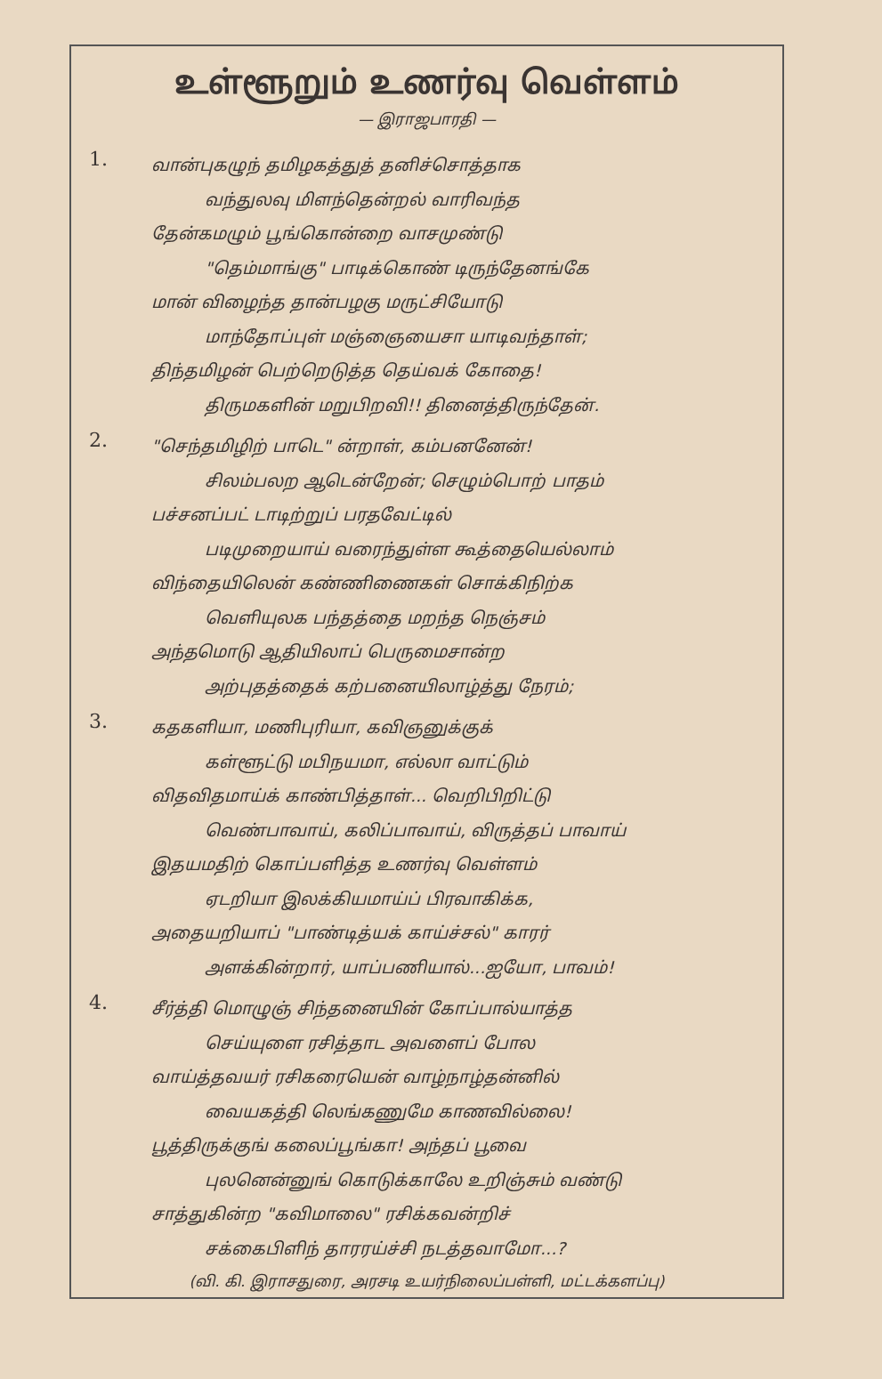உள்ளூறும் உணர்வு வெள்ளம்
— இராஜபாரதி —
1.
வான்புகழுந் தமிழகத்துத் தனிச்சொத்தாக
வந்துலவு மிளந்தென்றல் வாரிவந்த
தேன்கமழும் பூங்கொன்றை வாசமுண்டு
"தெம்மாங்கு" பாடிக்கொண் டிருந்தேனங்கே
மான் விழைந்த தான்பழகு மருட்சியோடு
மாந்தோப்புள் மஞ்ஞையைசா யாடிவந்தாள்;
திந்தமிழன் பெற்றெடுத்த தெய்வக் கோதை!
திருமகளின் மறுபிறவி!! தினைத்திருந்தேன்.
2.
"செந்தமிழிற் பாடெ" ன்றாள், கம்பனனேன்!
சிலம்பலற ஆடென்றேன்; செழும்பொற் பாதம்
பச்சனப்பட் டாடிற்றுப் பரதவேட்டில்
படிமுறையாய் வரைந்துள்ள கூத்தையெல்லாம்
விந்தையிலென் கண்ணிணைகள் சொக்கிநிற்க
வெளியுலக பந்தத்தை மறந்த நெஞ்சம்
அந்தமொடு ஆதியிலாப் பெருமைசான்ற
அற்புதத்தைக் கற்பனையிலாழ்த்து நேரம்;
3.
கதகளியா, மணிபுரியா, கவிஞனுக்குக்
கள்ளூட்டு மபிநயமா, எல்லா வாட்டும்
விதவிதமாய்க் காண்பித்தாள்... வெறிபிறிட்டு
வெண்பாவாய், கலிப்பாவாய், விருத்தப் பாவாய்
இதயமதிற் கொப்பளித்த உணர்வு வெள்ளம்
ஏடறியா இலக்கியமாய்ப் பிரவாகிக்க,
அதையறியாப் "பாண்டித்யக் காய்ச்சல்" காரர்
அளக்கின்றார், யாப்பணியால்...ஐயோ, பாவம்!
4.
சீர்த்தி மொழுஞ் சிந்தனையின் கோப்பால்யாத்த
செய்யுளை ரசித்தாட அவளைப் போல
வாய்த்தவயர் ரசிகரையென் வாழ்நாழ்தன்னில்
வையகத்தி லெங்கணுமே காணவில்லை!
பூத்திருக்குங் கலைப்பூங்கா! அந்தப் பூவை
புலனென்னுங் கொடுக்காலே உறிஞ்சும் வண்டு
சாத்துகின்ற "கவிமாலை" ரசிக்கவன்றிச்
சக்கைபிளிந் தாரரய்ச்சி நடத்தவாமோ...?
(வி. கி. இராசதுரை, அரசடி உயர்நிலைப்பள்ளி, மட்டக்களப்பு)